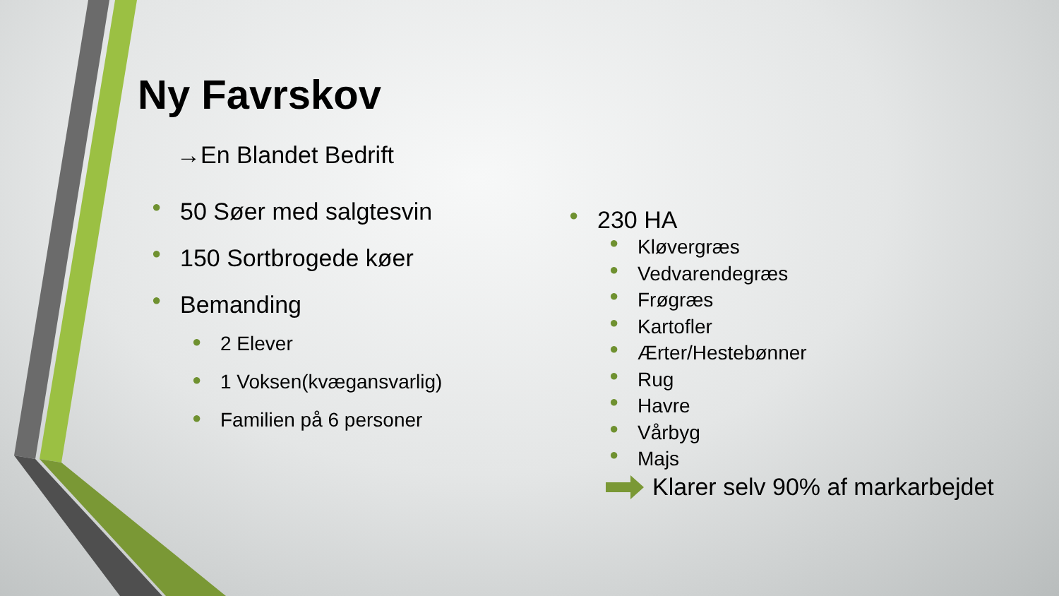Ny Favrskov
→En Blandet Bedrift
● 50 Søer med salgtesvin
● 150 Sortbrogede køer
● Bemanding
● 2 Elever
● 1 Voksen(kvægansvarlig)
● Familien på 6 personer
● 230 HA
● Kløvergræs
● Vedvarendegræs
● Frøgræs
● Kartofler
● Ærter/Hestebønner
● Rug
● Havre
● Vårbyg
● Majs
Klarer selv 90% af markarbejdet